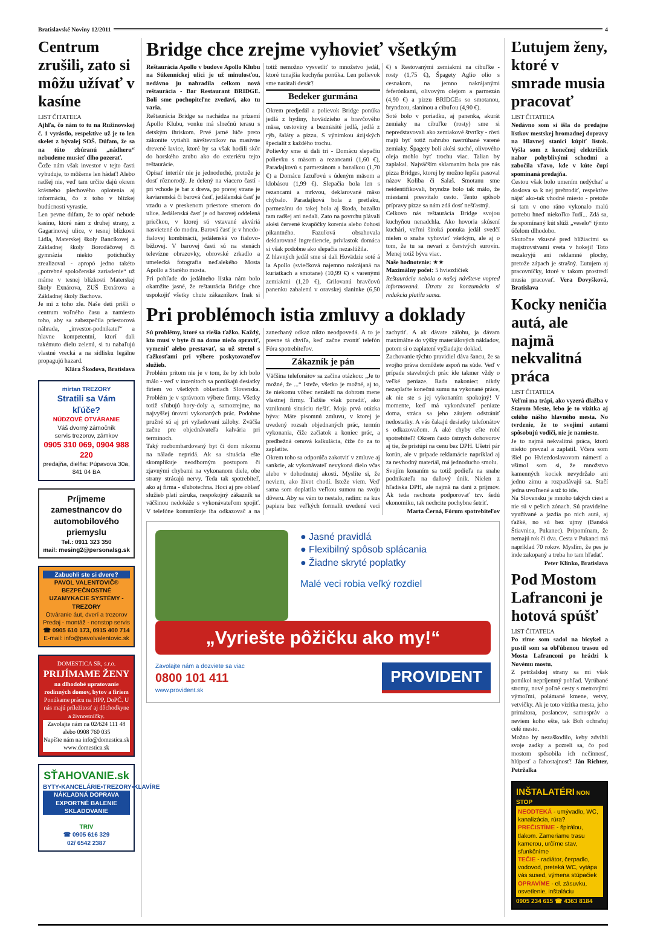Bratislavské Noviny 12/2011 4
Centrum zrušili, zato si môžu užívať v kasíne
LIST ČITATEĽA
Ajhľa, čo nám to tu na Ružinovskej č. 1 vyrástlo, respektíve už je to len skelet z bývalej SOŠ. Dúfam, že sa na túto zbúranú „nádheru“ nebudeme musieť dlho pozerať.
Čože nám však investor v tejto časti vybuduje, to môžeme len hádať! Alebo radšej nie, veď tam určite dajú okrem krásneho plechového oplotenia aj informáciu, čo z toho v blízkej budúcnosti vyrastie.
Len pevne dúfam, že to opäť nebude kasíno, ktoré nám z druhej strany, z Gagarinovej ulice, v tesnej blízkosti Lidla, Materskej školy Bancíkovej a Základnej školy Borodáčovej či gymnázia niekto potichučky zrealizoval - apropó jedno takéto „potrebné spoločenské zariadenie“ už máme v tesnej blízkosti Materskej školy Exnárova, ZUŠ Exnárova a Základnej školy Bachova.
Je mi z toho zle. Naše deti prišli o centrum voľného času a namiesto toho, aby sa zabezpečila priestorová náhrada, „investor-podnikateľ“ a hlavne kompetentní, ktorí dali takémuto dielu zelenú, si tu nabaľujú vlastné vrecká a na sídlisku legálne propagujú hazard.
Klára Škodova, Bratislava
mirtan TREZORY
Stratili sa Vám kľúče?
NÚDZOVÉ OTVÁRANIE
Váš dvorný zámočník
servis trezorov, zámkov
0905 310 069, 0904 988 220
predajňa, dielňa: Púpavova 30a, 841 04 BA
Príjmeme zamestnancov do automobilového priemyslu
Tel.: 0911 323 350
mail: mesing2@personalsg.sk
Zabuchli ste si dvere?
PAVOL VALENTOVIČ®
BEZPEČNOSTNÉ UZAMYKACIE SYSTÉMY - TREZORY
Otváranie áut, dverí a trezorov
Predaj - montáž - nonstop servis
☎ 0905 610 173, 0915 400 714
E-mail: info@pavolvalentovic.sk
DOMESTICA SR, s.r.o.
PRIJÍMAME ŽENY
na dlhodobé upratovanie rodinných domov, bytov a firiem
Ponúkame prácu na HPP, DoPČ. U nás majú príležitosť aj dôchodkyne a živnostníčky.
Zavolajte nám na 02/624 111 48 alebo 0908 760 035
Napíšte nám na info@domestica.sk
www.domestica.sk
SŤAHOVANIE.sk
BYTY▪KANCELÁRIE▪TREZORY▪KLAVÍRE
NÁKLADNÁ DOPRAVA
EXPORTNÉ BALENIE
SKLADOVANIE
TRIV
☎ 0905 616 329
02/ 6542 2387
Bridge chce zrejme vyhovieť všetkým
Reštaurácia Apollo v budove Apollo Klubu na Súkenníckej ulici je už minulosťou, nedávno ju nahradila celkom nová reštaurácia - Bar Restaurant BRIDGE. Boli sme pochopiteľne zvedaví, ako tu varia.
Reštaurácia Bridge sa nachádza na prízemí Apollo Klubu, vonku má slnečnú terasu s detským ihriskom. Prvé jarné lúče preto zákonite vytiahli návštevníkov na masívne drevené lavice, ktoré by sa však hodili skôr do horského zrubu ako do exteriéru tejto reštaurácie.
Opísať interiér nie je jednoduché, pretože je dosť rôznorodý. Je delený na viacero častí - pri vchode je bar z dreva, po pravej strane je kaviarenská či barová časť, jedálenská časť je vzadu a v preskenom priestore smerom do ulice. Jedálenská časť je od barovej oddelená priečkou, v ktorej sú vstavané akváriá nasvietené do modra. Barová časť je v hnedo-fialovej kombinácii, jedálenská vo fialovo-béžovej. V barovej časti sú na stenách televízne obrazovky, obrovské zrkadlo a umelecká fotografia neďalekého Mosta Apollo a Starého mosta.
Pri pohľade do jedálneho lístka nám bolo okamžite jasné, že reštaurácia Bridge chce uspokojiť všetky chute zákazníkov. Inak si totiž nemožno vysvetliť to množstvo jedál, ktoré tunajšia kuchyňa ponúka. Len polievok sme narátali deväť!
Bedeker gurmána
Okrem predjedál a polievok Bridge ponúka jedlá z hydiny, hovädzieho a bravčového mäsa, cestoviny a bezmäsité jedlá, jedlá z rýb, šaláty a pizzu. S výnimkou ázijských špecialít z každého trochu.
Polievky sme si dali tri - Domácu slepačiu polievku s mäsom a rezancami (1,60 €), Paradajkovú s parmezánom a bazalkou (1,70 €) a Domácu fazuľovú s údeným mäsom a klobásou (1,99 €). Slepačia bola len s rezancami a mrkvou, deklarované mäso chýbalo. Paradajková bola z pretlaku, parmezánu do takej bola aj škoda, bazalku tam radšej ani nedali. Zato na povrchu plávali akési červené kvapôčky korenia alebo čohosi pikantného. Fazuľová obsahovala deklarované ingrediencie, prívlastok domáca si však podobne ako slepačia nezaslúžila.
Z hlavných jedál sme si dali Hovädzie soté á la Apollo (sviečková najemno nakrájaná na kuriatkach a smotane) (10,99 €) s varenými zemiakmi (1,20 €), Grilovanú bravčovú panenku zabalenú v oravskej slaninke (6,50 €) s Restovanými zemiakmi na cibuľke - rosty (1,75 €), Špagety Aglio olio s cesnakom, na jemno nakrájanými feferónkami, olivovým olejom a parmezán (4,90 €) a pizzu BRIDGEs so smotanou, bryndzou, slaninou a cibuľou (4,90 €).
Soté bolo v poriadku, aj panenka, akurát zemiaky na cibuľke (rosty) sme si nepredstavovali ako zemiakové štvrťky - rösti majú byť totiž nahrubo nastrúhané varené zemiaky. Špagety boli akési suché, olivového oleja mohlo byť trochu viac. Talian by zaplakal. Najväčším sklamaním bola pre nás pizza Bridges, ktorej by možno lepšie pasoval názov Koliba či Salaš. Smotanu sme neidentifikovali, bryndze bolo tak málo, že miestami presvitalo cesto. Tento spôsob prípravy pizze sa nám zdá dosť nešťastný.
Celkovo nás reštaurácia Bridge svojou kuchyňou nenadchla. Ako hovoria skúsení kuchári, veľmi široká ponuka jedál svedčí nielen o snahe vyhovieť všetkým, ale aj o tom, že tu sa nevarí z čerstvých surovín. Menej totiž býva viac.
Naše hodnotenie: ★★
Maximálny počet: 5 hviezdičiek
Reštaurácia nebola o našej návšteve vopred informovaná. Útratu za konzumáciu si redakcia platila sama.
Pri problémoch istia zmluvy a doklady
Sú problémy, ktoré sa riešia ťažko. Každý, kto musí v byte či na dome niečo opraviť, vymeniť alebo prestavať, sa už stretol s ťažkosťami pri výbere poskytovateľov služieb.
Problém pritom nie je v tom, že by ich bolo málo - veď v inzerátoch sa ponúkajú desiatky firiem vo všetkých oblastiach Slovenska. Problém je v správnom výbere firmy. Všetky totiž sľubujú hory-doly a, samozrejme, na najvyššej úrovni vykonaných prác. Podobne pružné sú aj pri vyžadovaní zálohy. Zväčša začne pre objednávateľa kalvária pri termínoch.
Taký rozbombardovaný byt či dom nikomu na nálade nepridá. Ak sa situácia ešte skomplikuje neodborným postupom či zjavnými chybami na vykonanom diele, obe strany strácajú nervy. Teda tak spotrebiteľ, ako aj firma - sľubotechna. Hoci aj pre oblasť služieb platí záruka, nespokojný zákazník sa väčšinou nedokáže s vykonávateľom spojiť. V telefóne komunikuje iba odkazovač a na zanechaný odkaz nikto neodpovedá. A to je presne tá chvíľa, keď začne zvoniť telefón Fóra spotrebiteľov.
Zákazník je pán
Väčšina telefonátov sa začína otázkou: „Je to možné, že ...“ Isteže, všetko je možné, aj to, že niekomu vôbec nezáleží na dobrom mene vlastnej firmy. Ťažšie však poradiť, ako vzniknutú situáciu riešiť. Moja prvá otázka býva: Máte písomnú zmluvu, v ktorej je uvedený rozsah objednaných prác, termín vykonania, čiže začiatok a koniec prác, a predbežná cenová kalkulácia, čiže čo za to zaplatíte.
Okrem toho sa odporúča zakotviť v zmluve aj sankcie, ak vykonávateľ nevykoná dielo včas alebo v dohodnutej akosti. Myslíte si, že neviem, ako život chodí. Isteže viem. Veď sama som doplatila veľkou sumou na svoju dôveru. Aby sa vám to nestalo, radím: na kus papiera bez veľkých formalít uvedené veci zachytiť. A ak dávate zálohu, ja dávam maximálne do výšky materiálových nákladov, potom si o zaplatení vyžiadajte doklad.
Zachovanie týchto pravidiel dáva šancu, že sa svojho práva domôžete aspoň na súde. Veď v prípade stavebných prác ide takmer vždy o veľké peniaze. Rada nakoniec: nikdy nezaplaťte konečnú sumu na vykonané práce, ak nie ste s jej vykonaním spokojný! V momente, keď má vykonávateľ peniaze doma, stráca sa jeho záujem odstrániť nedostatky. A vás čakajú desiatky telefonátov s odkazovačom. A aké chyby ešte robí spotrebiteľ? Okrem často ústnych dohovorov aj tie, že pristúpi na cenu bez DPH. Ušetrí pár korún, ale v prípade reklamácie napríklad aj za nevhodný materiál, má jednoducho smolu.
Svojím konaním sa totiž podieľa na snahe podnikateľa na daňový únik. Nielen z hľadiska DPH, ale najmä na dani z príjmov. Ak teda nechcete podporovať tzv. šedú ekonomiku, tak nechcite pochybne šetriť.
Marta Černá, Fórum spotrebiteľov
● Jasné pravidlá
● Flexibilný spôsob splácania
● Žiadne skryté poplatky
Malé veci robia veľký rozdiel
„Vyriešte pôžičku ako my!“
Zavolajte nám a dozviete sa viac
0800 101 411
www.provident.sk
PROVIDENT
Ľutujem ženy, ktoré v smrade musia pracovať
LIST ČITATEĽA
Nedávno som si išla do predajne lístkov mestskej hromadnej dopravy na Hlavnej stanici kúpiť lístok. Vyšla som z konečnej električiek nahor pohyblivými schodmi a zabočila vľavo, kde v kúte čupí spomínaná predajňa.
Cestou však bolo umením nedýchať a doslova sa k nej prebrodiť, respektíve nájsť ako-tak vhodné miesto - pretože si tam v ono ráno vykonalo malú potrebu hneď niekoľko ľudí... Zdá sa, že spomínaný kút slúži „veselo“ týmto účelom dlhodobo.
Skutočne vkusné pred blížiacimi sa majstrovstvami sveta v hokeji! Toto nezakryjú ani reklamné plochy, pretože zápach je strašný. Ľutujem aj pracovníčky, ktoré v takom prostredí musia pracovať. Vera Dovyšková, Bratislava
Kocky neničia autá, ale najmä nekvalitná práca
LIST ČITATEĽA
Veľmi ma trápi, ako vyzerá dlažba v Starom Meste, lebo je to vizitka aj celého nášho hlavného mesta. No tvrdenie, že to svojimi autami spôsobujú vodiči, nie je namieste.
Je to najmä nekvalitná práca, ktorú niekto prevzal a zaplatil. Včera som išiel po Hviezdoslavovom námestí a všimol som si, že množstvo kamenných kociek nevydržalo ani jednu zimu a rozpadávajú sa. Stačí jedna uvoľnené a už to ide.
Na Slovensku je mnoho takých ciest a nie sú v pešich zónach. Sú pravidelne využívané a jazdia po nich autá, aj ťažké, no sú bez ujmy (Banská Štiavnica, Pukanec). Pripomínam, že nemajú rok či dva. Cesta v Pukanci má napríklad 70 rokov. Myslím, že pes je inde zakopaný a treba ho tam hľadať.
Peter Klinko, Bratislava
Pod Mostom Lafranconi je hotová spúšť
LIST ČITATEĽA
Po zime som sadol na bicykel a pustil som sa obľúbenou trasou od Mosta Lafranconi po hrádzi k Novému mostu.
Z petržalskej strany sa mi však ponúkol nepríjemný pohľad. Vyrúbané stromy, nové poľné cesty s metrovými výmoľmi, polámané kmene, vetvy, vetvičky. Ak je toto vizitka mesta, jeho primátora, poslancov, samospráv a neviem koho ešte, tak Boh ochraňuj celé mesto.
Možno by nezaškodilo, keby zdvihli svoje zadky a pozreli sa, čo pod mostom spôsobila ich nečinnosť, hlúposť a ľahostajnosť! Ján Richter, Petržalka
INŠTALATÉRI NON STOP
NEODTEKÁ - umývadlo, WC, kanalizácia, rúra?
PREČISTÍME - špirálou, tlakom. Zameriame trasu kamerou, určíme stav, sfunkčníme
TEČIE - radiátor, čerpadlo, vodovod, preteká WC, vytápa vás sused, výmena stúpačiek
OPRAVÍME - el. zásuvku, osvetlenie, inštaláciu
0905 234 615 ☎ 4363 8184